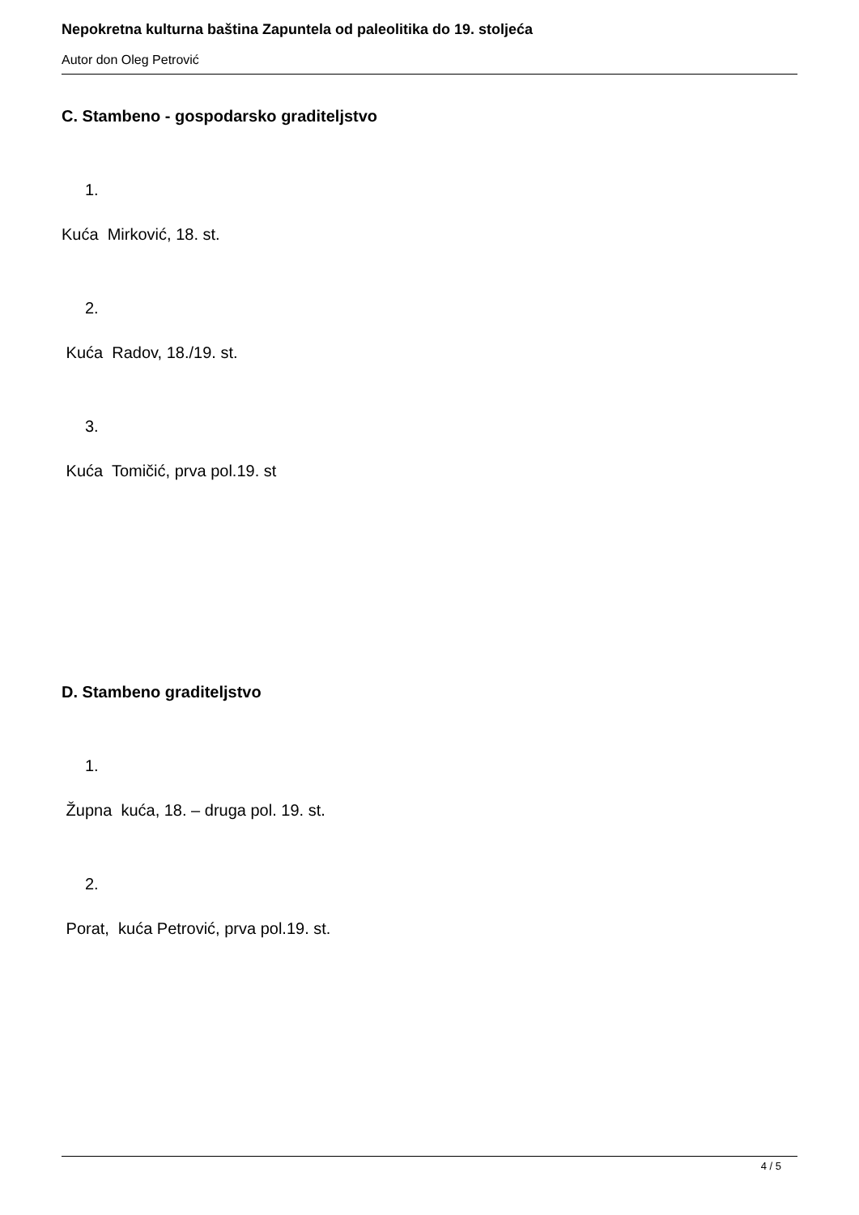Nepokretna kulturna baština Zapuntela od paleolitika do 19. stoljeća
Autor don Oleg Petrović
C. Stambeno - gospodarsko graditeljstvo
1.
Kuća Mirković, 18. st.
2.
Kuća Radov, 18./19. st.
3.
Kuća Tomičić, prva pol.19. st
D. Stambeno graditeljstvo
1.
Župna kuća, 18. – druga pol. 19. st.
2.
Porat, kuća Petrović, prva pol.19. st.
4 / 5